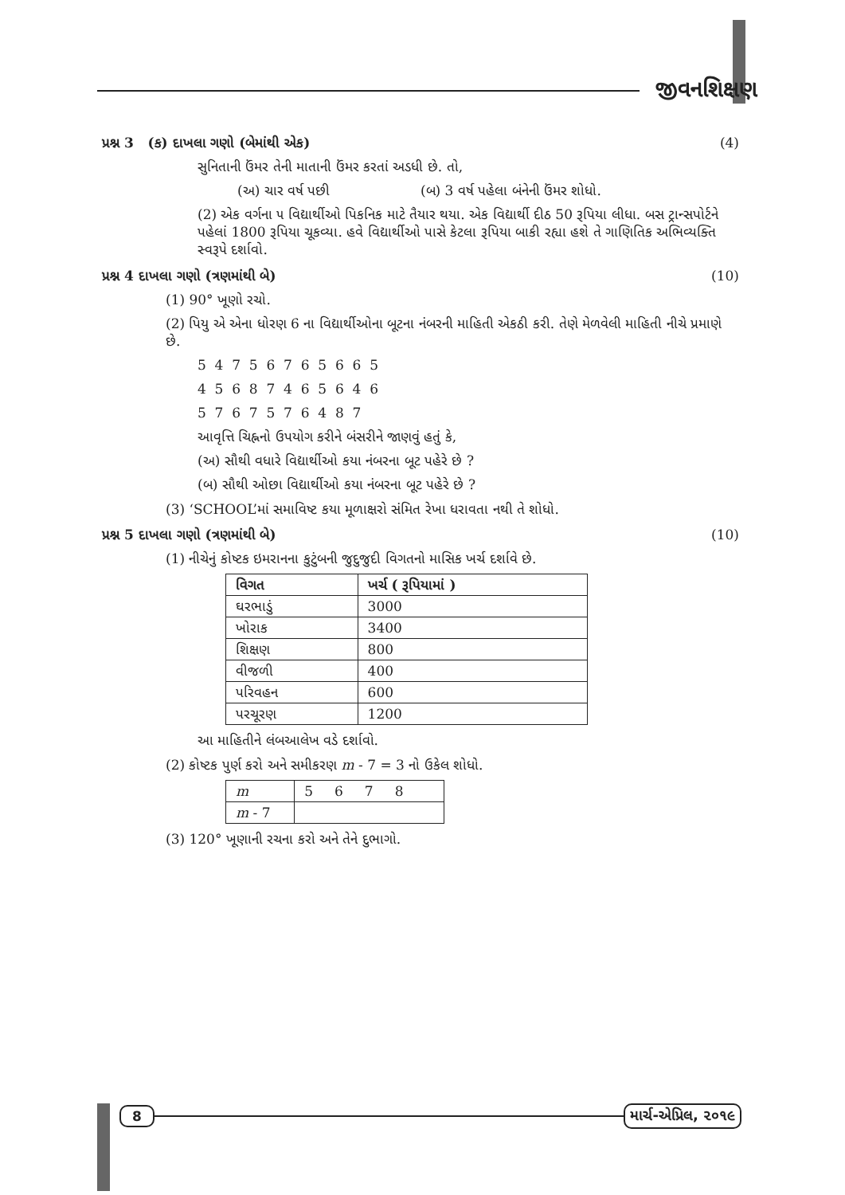જીવનશિક્ષણ
પ્રશ્ન 3 (ક) દાખલા ગણો (બેમાંથી એક) (4)
સુનિતાની ઉંમર તેની માતાની ઉંમર કરતાં અડધી છે. તો,
(અ) ચાર વર્ષ પછી (બ) 3 વર્ષ પહેલા બંનેની ઉંમર શોધો.
(2) એક વર્ગના ૫ વિદ્યાર્થીઓ પિકનિક માટે તૈયાર થયા. એક વિદ્યાર્થી દીઠ 50 રૂપિયા લીધા. બસ ટ્રાન્સપોર્ટને પહેલાં 1800 રૂપિયા ચૂકવ્યા. હવે વિદ્યાર્થીઓ પાસે કેટલા રૂપિયા બાકી રહ્યા હશે તે ગાણિતિક અભિવ્યક્તિ સ્વરૂપે દર્શાવો.
પ્રશ્ન 4 દાખલા ગણો (ત્રણમાંથી બે) (10)
(1) 90° ખૂણો રચો.
(2) પિયુ એ એના ધોરણ 6 ના વિદ્યાર્થીઓના બૂટના નંબરની માહિતી એકઠી કરી. તેણે મેળવેલી માહિતી નીચે પ્રમાણે છે.
5 4 7 5 6 7 6 5 6 6 5
4 5 6 8 7 4 6 5 6 4 6
5 7 6 7 5 7 6 4 8 7
આવૃત્તિ ચિહ્નનો ઉપયોગ કરીને બંસરીને જાણવું હતું કે,
(અ) સૌથી વધારે વિદ્યાર્થીઓ કયા નંબરના બૂટ પહેરે છે ?
(બ) સૌથી ઓછા વિદ્યાર્થીઓ કયા નંબરના બૂટ પહેરે છે ?
(3) ‘SCHOOL’માં સમાવિષ્ટ કયા મૂળાક્ષરો સંમિત રેખા ધરાવતા નથી તે શોધો.
પ્રશ્ન 5 દાખલા ગણો (ત્રણમાંથી બે) (10)
(1) નીચેનું કોષ્ટક ઇમરાનના કુટુંબની જુદુજુદી વિગતનો માસિક ખર્ચ દર્શાવે છે.
| વિગત | ખર્ચ ( રૂપિયામાં ) |
| --- | --- |
| ઘરભાડું | 3000 |
| ખોરાક | 3400 |
| શિક્ષણ | 800 |
| વીજળી | 400 |
| પરિવહન | 600 |
| પરચૂરણ | 1200 |
આ માહિતીને લંબઆલેખ વડે દર્શાવો.
(2) કોષ્ટક પુર્ણ કરો અને સમીકરણ m - 7 = 3 નો ઉકેલ શોધો.
| m | 5 6 7 8 |
| m - 7 | |
(3) 120° ખૂણાની રચના કરો અને તેને દુભાગો.
8 માર્ચ-એપ્રિલ, ૨૦૧૯